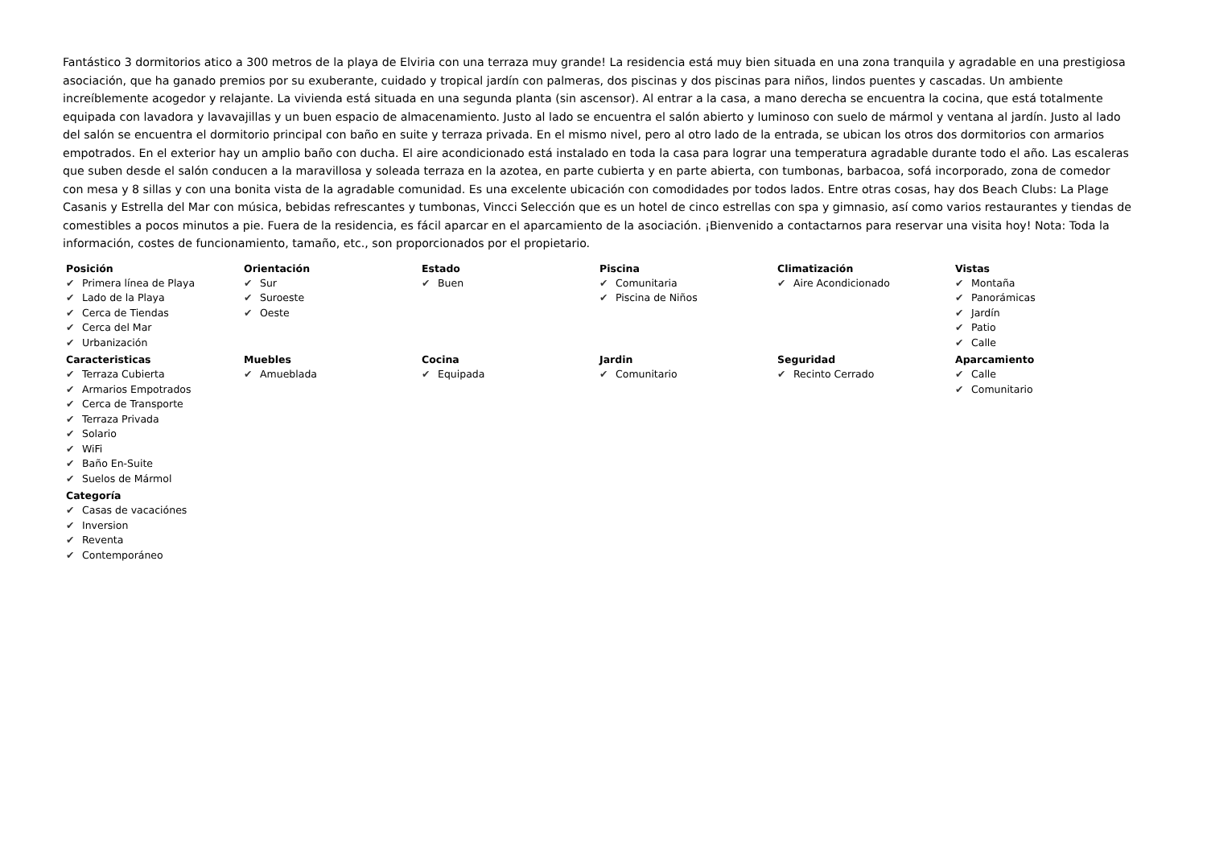Fantástico 3 dormitorios atico a 300 metros de la playa de Elviria con una terraza muy grande! La residencia está muy bien situada en una zona tranquila y agradable en una prestigiosa asociación, que ha ganado premios por su exuberante, cuidado y tropical jardín con palmeras, dos piscinas y dos piscinas para niños, lindos puentes y cascadas. Un ambiente increíblemente acogedor y relajante. La vivienda está situada en una segunda planta (sin ascensor). Al entrar a la casa, a mano derecha se encuentra la cocina, que está totalmente equipada con lavadora y lavavajillas y un buen espacio de almacenamiento. Justo al lado se encuentra el salón abierto y luminoso con suelo de mármol y ventana al jardín. Justo al lado del salón se encuentra el dormitorio principal con baño en suite y terraza privada. En el mismo nivel, pero al otro lado de la entrada, se ubican los otros dos dormitorios con armarios empotrados. En el exterior hay un amplio baño con ducha. El aire acondicionado está instalado en toda la casa para lograr una temperatura agradable durante todo el año. Las escaleras que suben desde el salón conducen a la maravillosa y soleada terraza en la azotea, en parte cubierta y en parte abierta, con tumbonas, barbacoa, sofá incorporado, zona de comedor con mesa y 8 sillas y con una bonita vista de la agradable comunidad. Es una excelente ubicación con comodidades por todos lados. Entre otras cosas, hay dos Beach Clubs: La Plage Casanis y Estrella del Mar con música, bebidas refrescantes y tumbonas, Vincci Selección que es un hotel de cinco estrellas con spa y gimnasio, así como varios restaurantes y tiendas de comestibles a pocos minutos a pie. Fuera de la residencia, es fácil aparcar en el aparcamiento de la asociación. ¡Bienvenido a contactarnos para reservar una visita hoy! Nota: Toda la información, costes de funcionamiento, tamaño, etc., son proporcionados por el propietario.
Posición
✔ Primera línea de Playa
✔ Lado de la Playa
✔ Cerca de Tiendas
✔ Cerca del Mar
✔ Urbanización
Orientación
✔ Sur
✔ Suroeste
✔ Oeste
Estado
✔ Buen
Piscina
✔ Comunitaria
✔ Piscina de Niños
Climatización
✔ Aire Acondicionado
Vistas
✔ Montaña
✔ Panorámicas
✔ Jardín
✔ Patio
✔ Calle
Caracteristicas
✔ Terraza Cubierta
✔ Armarios Empotrados
✔ Cerca de Transporte
✔ Terraza Privada
✔ Solario
✔ WiFi
✔ Baño En-Suite
✔ Suelos de Mármol
Muebles
✔ Amueblada
Cocina
✔ Equipada
Jardin
✔ Comunitario
Seguridad
✔ Recinto Cerrado
Aparcamiento
✔ Calle
✔ Comunitario
Categoría
✔ Casas de vacaciónes
✔ Inversion
✔ Reventa
✔ Contemporáneo